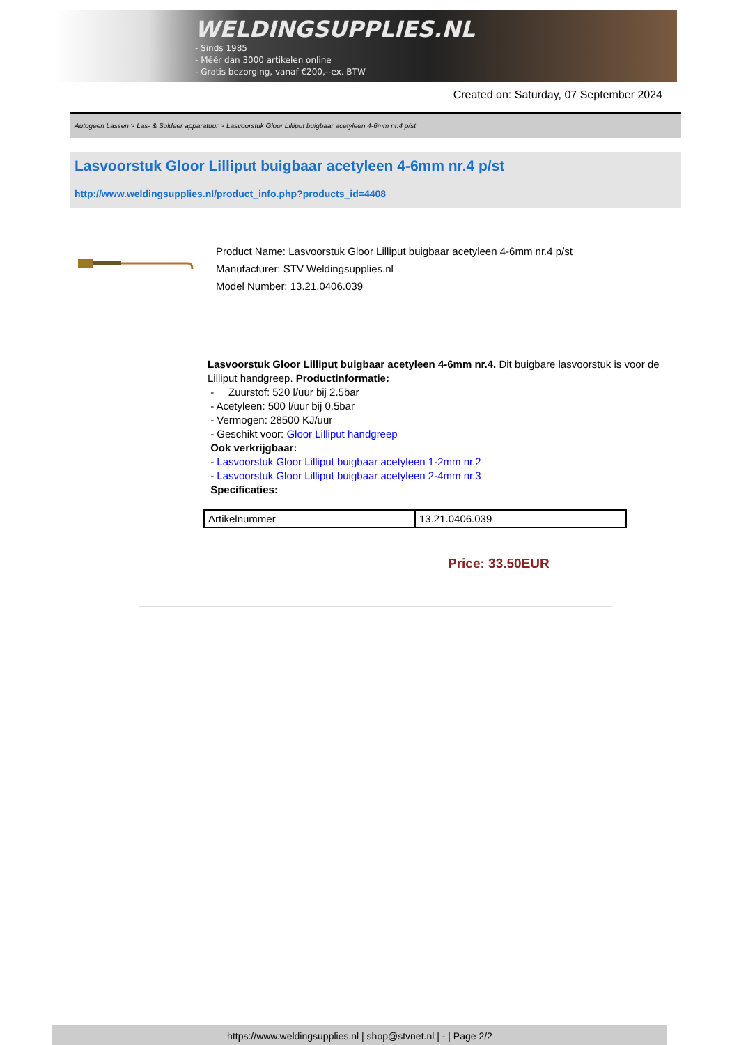WELDINGSUPPLIES.NL
- Sinds 1985
- Méér dan 3000 artikelen online
- Gratis bezorging, vanaf €200,--ex. BTW
Created on: Saturday, 07 September 2024
Autogeen Lassen > Las- & Soldeer apparatuur > Lasvoorstuk Gloor Lilliput buigbaar acetyleen 4-6mm nr.4 p/st
Lasvoorstuk Gloor Lilliput buigbaar acetyleen 4-6mm nr.4 p/st
http://www.weldingsupplies.nl/product_info.php?products_id=4408
Product Name: Lasvoorstuk Gloor Lilliput buigbaar acetyleen 4-6mm nr.4 p/st
Manufacturer: STV Weldingsupplies.nl
Model Number: 13.21.0406.039
Lasvoorstuk Gloor Lilliput buigbaar acetyleen 4-6mm nr.4. Dit buigbare lasvoorstuk is voor de Lilliput handgreep. Productinformatie:
- Zuurstof: 520 l/uur bij 2.5bar
- Acetyleen: 500 l/uur bij 0.5bar
- Vermogen: 28500 KJ/uur
- Geschikt voor: Gloor Lilliput handgreep
Ook verkrijgbaar:
- Lasvoorstuk Gloor Lilliput buigbaar acetyleen 1-2mm nr.2
- Lasvoorstuk Gloor Lilliput buigbaar acetyleen 2-4mm nr.3
Specificaties:
| Artikelnummer | 13.21.0406.039 |
Price: 33.50EUR
https://www.weldingsupplies.nl | shop@stvnet.nl | - | Page 2/2